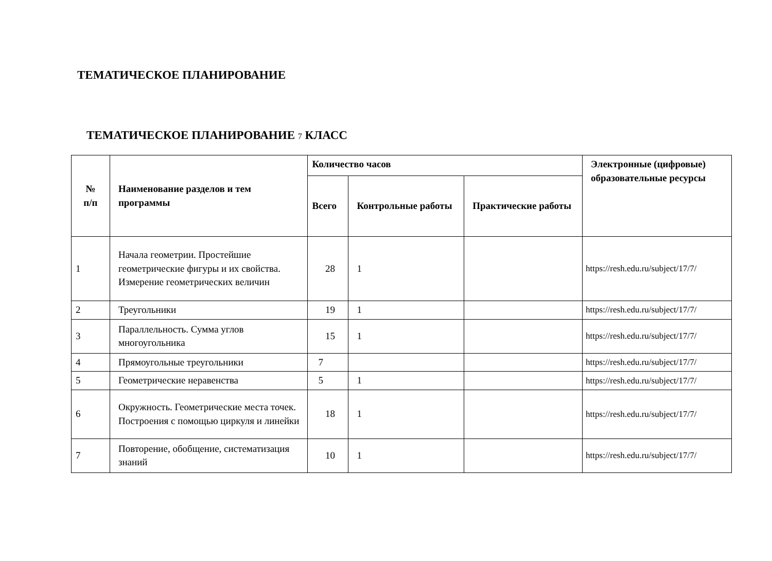ТЕМАТИЧЕСКОЕ ПЛАНИРОВАНИЕ
ТЕМАТИЧЕСКОЕ ПЛАНИРОВАНИЕ 7 КЛАСС
| № п/п | Наименование разделов и тем программы | Количество часов | | | Электронные (цифровые) образовательные ресурсы |
| --- | --- | --- | --- | --- | --- |
| | | Всего | Контрольные работы | Практические работы | |
| 1 | Начала геометрии. Простейшие геометрические фигуры и их свойства. Измерение геометрических величин | 28 | 1 | | https://resh.edu.ru/subject/17/7/ |
| 2 | Треугольники | 19 | 1 | | https://resh.edu.ru/subject/17/7/ |
| 3 | Параллельность. Сумма углов многоугольника | 15 | 1 | | https://resh.edu.ru/subject/17/7/ |
| 4 | Прямоугольные треугольники | 7 | | | https://resh.edu.ru/subject/17/7/ |
| 5 | Геометрические неравенства | 5 | 1 | | https://resh.edu.ru/subject/17/7/ |
| 6 | Окружность. Геометрические места точек. Построения с помощью циркуля и линейки | 18 | 1 | | https://resh.edu.ru/subject/17/7/ |
| 7 | Повторение, обобщение, систематизация знаний | 10 | 1 | | https://resh.edu.ru/subject/17/7/ |